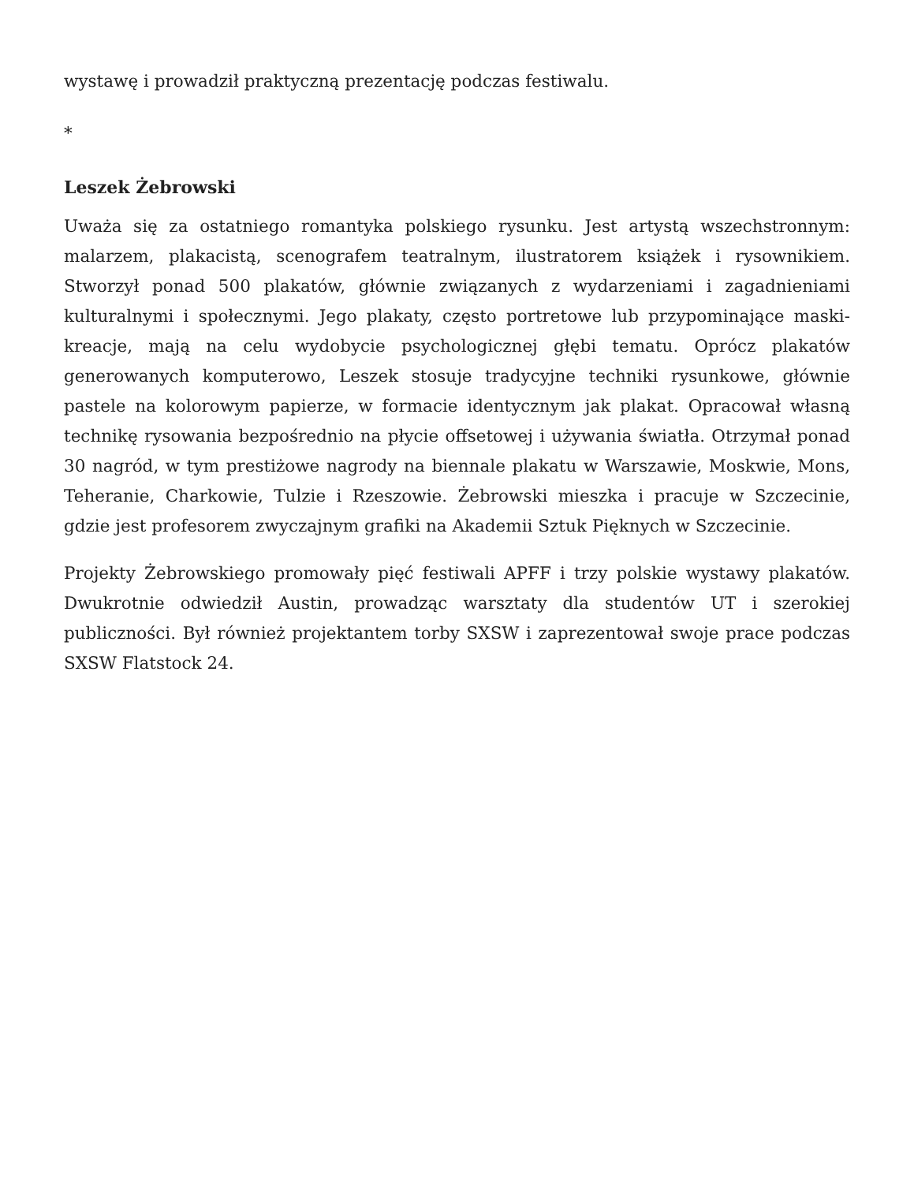wystawę i prowadził praktyczną prezentację podczas festiwalu.
*
Leszek Żebrowski
Uważa się za ostatniego romantyka polskiego rysunku. Jest artystą wszechstronnym: malarzem, plakacistą, scenografem teatralnym, ilustratorem książek i rysownikiem. Stworzył ponad 500 plakatów, głównie związanych z wydarzeniami i zagadnieniami kulturalnymi i społecznymi. Jego plakaty, często portretowe lub przypominające maski-kreacje, mają na celu wydobycie psychologicznej głębi tematu. Oprócz plakatów generowanych komputerowo, Leszek stosuje tradycyjne techniki rysunkowe, głównie pastele na kolorowym papierze, w formacie identycznym jak plakat. Opracował własną technikę rysowania bezpośrednio na płycie offsetowej i używania światła. Otrzymał ponad 30 nagród, w tym prestiżowe nagrody na biennale plakatu w Warszawie, Moskwie, Mons, Teheranie, Charkowie, Tulzie i Rzeszowie. Żebrowski mieszka i pracuje w Szczecinie, gdzie jest profesorem zwyczajnym grafiki na Akademii Sztuk Pięknych w Szczecinie.
Projekty Żebrowskiego promowały pięć festiwali APFF i trzy polskie wystawy plakatów. Dwukrotnie odwiedził Austin, prowadząc warsztaty dla studentów UT i szerokiej publiczności. Był również projektantem torby SXSW i zaprezentował swoje prace podczas SXSW Flatstock 24.